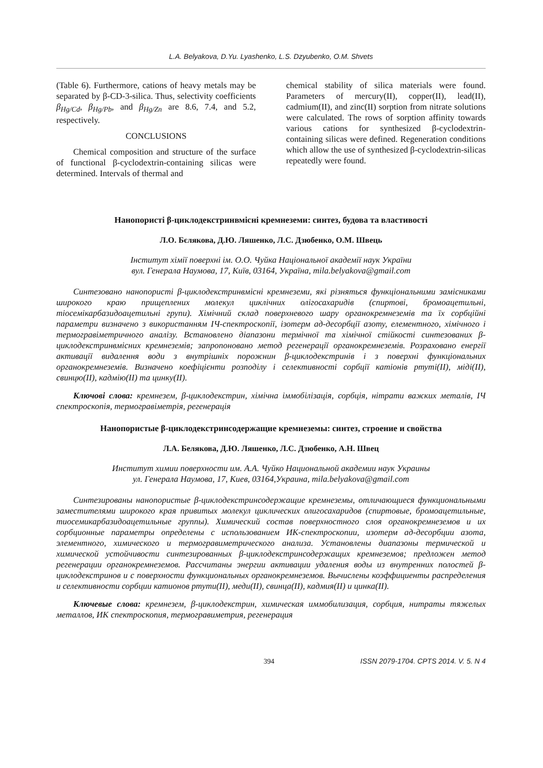L.A. Belyakova, D.Yu. Lyashenko, L.S. Dzyubenko, O.M. Shvets
(Table 6). Furthermore, cations of heavy metals may be separated by β-CD-3-silica. Thus, selectivity coefficients β<sub>Hg/Cd</sub>, β<sub>Hg/Pb</sub>, and β<sub>Hg/Zn</sub> are 8.6, 7.4, and 5.2, respectively.
CONCLUSIONS
Chemical composition and structure of the surface of functional β-cyclodextrin-containing silicas were determined. Intervals of thermal and
chemical stability of silica materials were found. Parameters of mercury(II), copper(II), lead(II), cadmium(II), and zinc(II) sorption from nitrate solutions were calculated. The rows of sorption affinity towards various cations for synthesized β-cyclodextrin-containing silicas were defined. Regeneration conditions which allow the use of synthesized β-cyclodextrin-silicas repeatedly were found.
Нанопористі β-циклодекстринвмісні кремнеземи: синтез, будова та властивості
Л.О. Бєлякова, Д.Ю. Ляшенко, Л.С. Дзюбенко, О.М. Швець
Інститут хімії поверхні ім. О.О. Чуйка Національної академії наук України
вул. Генерала Наумова, 17, Київ, 03164, Україна, mila.belyakova@gmail.com
Синтезовано нанопористі β-циклодекстринвмісні кремнеземи, які різняться функціональними замісниками широкого краю прищеплених молекул циклічних олігосахаридів (спиртові, бромоацетильні, тіосемікарбазидоацетильні групи). Хімічний склад поверхневого шару органокремнеземів та їх сорбційні параметри визначено з використанням ІЧ-спектроскопії, ізотерм ад-десорбції азоту, елементного, хімічного і термогравіметричного аналізу. Встановлено діапазони термічної та хімічної стійкості синтезованих β-циклодекстринвмісних кремнеземів; запропоновано метод регенерації органокремнеземів. Розраховано енергії активації видалення води з внутрішніх порожнин β-циклодекстринів і з поверхні функціональних органокремнеземів. Визначено коефіцієнти розподілу і селективності сорбції катіонів ртуті(II), міді(II), свинцю(II), кадмію(II) та цинку(II).
Ключові слова: кремнезем, β-циклодекстрин, хімічна іммобілізація, сорбція, нітрати важких металів, ІЧ спектроскопія, термогравіметрія, регенерація
Нанопористые β-циклодекстринсодержащие кремнеземы: синтез, строение и свойства
Л.А. Белякова, Д.Ю. Ляшенко, Л.С. Дзюбенко, А.Н. Швец
Институт химии поверхности им. А.А. Чуйко Национальной академии наук Украины
ул. Генерала Наумова, 17, Киев, 03164,Украина, mila.belyakova@gmail.com
Синтезированы нанопористые β-циклодекстринсодержащие кремнеземы, отличающиеся функциональными заместителями широкого края привитых молекул циклических олигосахаридов (спиртовые, бромоацетильные, тиосемикарбазидоацетильные группы). Химический состав поверхностного слоя органокремнеземов и их сорбционные параметры определены с использованием ИК-спектроскопии, изотерм ад-десорбции азота, элементного, химического и термогравиметрического анализа. Установлены диапазоны термической и химической устойчивости синтезированных β-циклодекстринсодержащих кремнеземов; предложен метод регенерации органокремнеземов. Рассчитаны энергии активации удаления воды из внутренних полостей β-циклодекстринов и с поверхности функциональных органокремнеземов. Вычислены коэффициенты распределения и селективности сорбции катионов ртути(II), меди(II), свинца(II), кадмия(II) и цинка(II).
Ключевые слова: кремнезем, β-циклодекстрин, химическая иммобилизация, сорбция, нитраты тяжелых металлов, ИК спектроскопия, термогравиметрия, регенерация
394 ISSN 2079-1704. CPTS 2014. V. 5. N 4